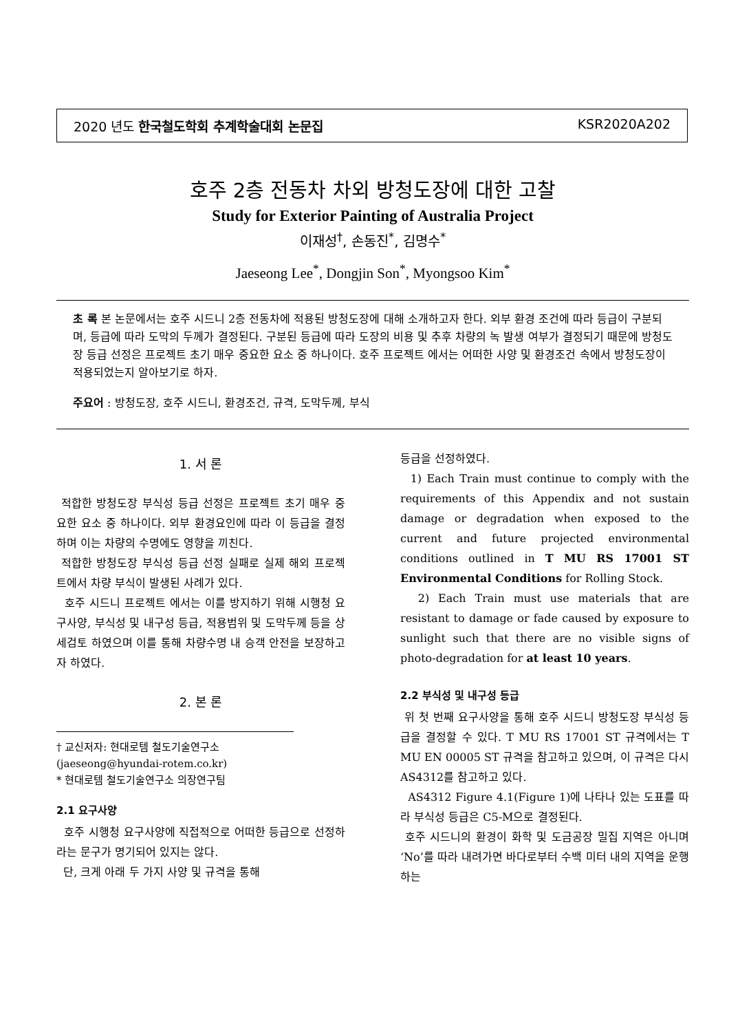2020 년도 한국철도학회 추계학술대회 논문집 KSR2020A202
호주 2층 전동차 차외 방청도장에 대한 고찰
Study for Exterior Painting of Australia Project
이재성<sup>†</sup>, 손동진<sup>*</sup>, 김명수<sup>*</sup>
Jaeseong Lee<sup>*</sup>, Dongjin Son<sup>*</sup>, Myongsoo Kim<sup>*</sup>
초 록 본 논문에서는 호주 시드니 2층 전동차에 적용된 방청도장에 대해 소개하고자 한다. 외부 환경 조건에 따라 등급이 구분되며, 등급에 따라 도막의 두께가 결정된다. 구분된 등급에 따라 도장의 비용 및 추후 차량의 녹 발생 여부가 결정되기 때문에 방청도장 등급 선정은 프로젝트 초기 매우 중요한 요소 중 하나이다. 호주 프로젝트 에서는 어떠한 사양 및 환경조건 속에서 방청도장이 적용되었는지 알아보기로 하자.
주요어 : 방청도장, 호주 시드니, 환경조건, 규격, 도막두께, 부식
1. 서 론
적합한 방청도장 부식성 등급 선정은 프로젝트 초기 매우 중요한 요소 중 하나이다. 외부 환경요인에 따라 이 등급을 결정하며 이는 차량의 수명에도 영향을 끼친다.
적합한 방청도장 부식성 등급 선정 실패로 실제 해외 프로젝트에서 차량 부식이 발생된 사례가 있다.
호주 시드니 프로젝트 에서는 이를 방지하기 위해 시행청 요구사양, 부식성 및 내구성 등급, 적용범위 및 도막두께 등을 상세검토 하였으며 이를 통해 차량수명 내 승객 안전을 보장하고자 하였다.
2. 본 론
† 교신저자: 현대로템 철도기술연구소
(jaeseong@hyundai-rotem.co.kr)
* 현대로템 철도기술연구소 의장연구팀
2.1 요구사양
호주 시행청 요구사양에 직접적으로 어떠한 등급으로 선정하라는 문구가 명기되어 있지는 않다.
단, 크게 아래 두 가지 사양 및 규격을 통해
등급을 선정하였다.
1) Each Train must continue to comply with the requirements of this Appendix and not sustain damage or degradation when exposed to the current and future projected environmental conditions outlined in T MU RS 17001 ST Environmental Conditions for Rolling Stock.
2) Each Train must use materials that are resistant to damage or fade caused by exposure to sunlight such that there are no visible signs of photo-degradation for at least 10 years.
2.2 부식성 및 내구성 등급
위 첫 번째 요구사양을 통해 호주 시드니 방청도장 부식성 등급을 결정할 수 있다. T MU RS 17001 ST 규격에서는 T MU EN 00005 ST 규격을 참고하고 있으며, 이 규격은 다시 AS4312를 참고하고 있다.
AS4312 Figure 4.1(Figure 1)에 나타나 있는 도표를 따라 부식성 등급은 C5-M으로 결정된다.
호주 시드니의 환경이 화학 및 도금공장 밀집 지역은 아니며 ‘No’를 따라 내려가면 바다로부터 수백 미터 내의 지역을 운행하는